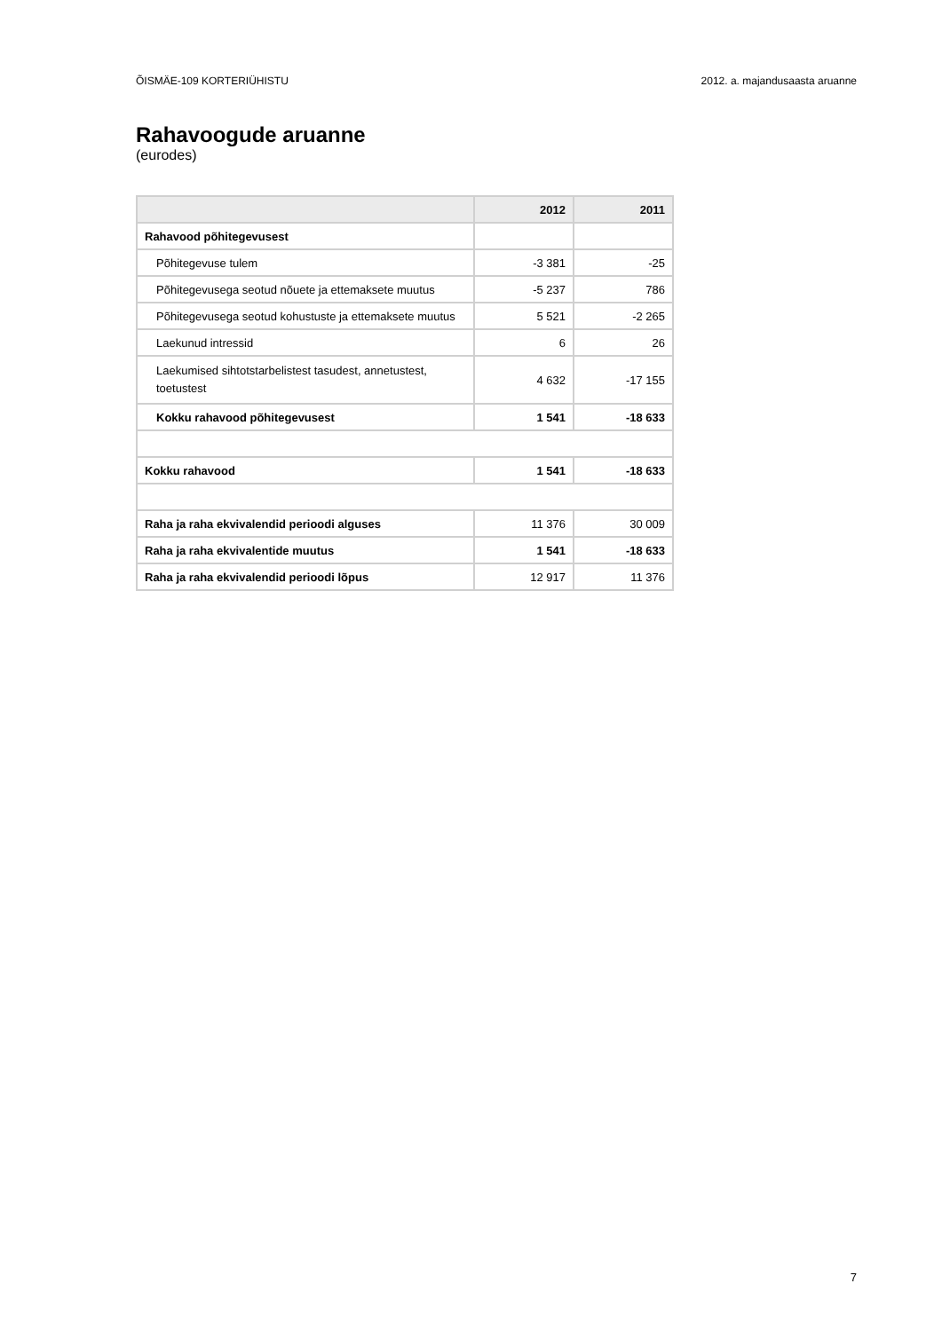ÕISMÄE-109 KORTERIÜHISTU 2012. a. majandusaasta aruanne
Rahavoogude aruanne
(eurodes)
| | 2012 | 2011 |
| --- | --- | --- |
| Rahavood põhitegevusest | | |
| Põhitegevuse tulem | -3 381 | -25 |
| Põhitegevusega seotud nõuete ja ettemaksete muutus | -5 237 | 786 |
| Põhitegevusega seotud kohustuste ja ettemaksete muutus | 5 521 | -2 265 |
| Laekunud intressid | 6 | 26 |
| Laekumised sihtotstarbelistest tasudest, annetustest, toetustest | 4 632 | -17 155 |
| Kokku rahavood põhitegevusest | 1 541 | -18 633 |
| Kokku rahavood | 1 541 | -18 633 |
| Raha ja raha ekvivalendid perioodi alguses | 11 376 | 30 009 |
| Raha ja raha ekvivalentide muutus | 1 541 | -18 633 |
| Raha ja raha ekvivalendid perioodi lõpus | 12 917 | 11 376 |
7